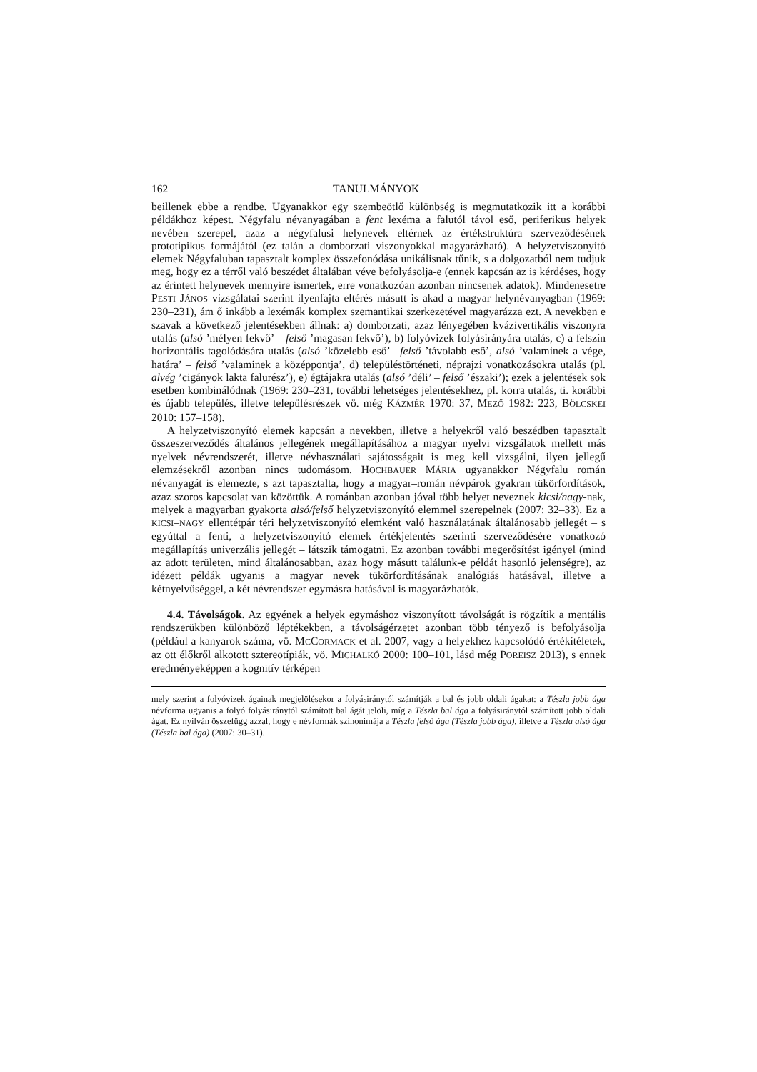162 TANULMÁNYOK
beillenek ebbe a rendbe. Ugyanakkor egy szembeötlő különbség is megmutatkozik itt a korábbi példákhoz képest. Négyfalu névanyagában a fent lexéma a falutól távol eső, periferikus helyek nevében szerepel, azaz a négyfalusi helynevek eltérnek az érték­struktúra szerveződésének prototipikus formájától (ez talán a domborzati viszonyokkal magyarázható). A helyzetviszonyító elemek Négyfaluban tapasztalt komplex összefonó­dása unikálisnak tűnik, s a dolgozatból nem tudjuk meg, hogy ez a térről való beszédet általában véve befolyásolja-e (ennek kapcsán az is kérdéses, hogy az érintett helynevek mennyire ismertek, erre vonatkozóan azonban nincsenek adatok). Mindenesetre PESTI JÁNOS vizsgálatai szerint ilyenfajta eltérés másutt is akad a magyar helynévanyagban (1969: 230–231), ám ő inkább a lexémák komplex szemantikai szerkezetével magyaráz­za ezt. A nevekben e szavak a következő jelentésekben állnak: a) domborzati, azaz lényegében kvázivertikális viszonyra utalás (alsó ’mélyen fekvő’ – felső ’magasan fekvő’), b) folyóvizek folyásirányára utalás, c) a felszín horizontális tagolódására utalás (alsó ’közelebb eső’– felső ’távolabb eső’, alsó ’valaminek a vége, határa’ – felső ’valaminek a középpontja’, d) településtörténeti, néprajzi vonatkozásokra utalás (pl. alvég ’cigányok lakta falurész’), e) égtájakra utalás (alsó ’déli’ – felső ’északi’); ezek a jelentések sok esetben kombinálódnak (1969: 230–231, további lehetséges jelentésekhez, pl. korra utalás, ti. korábbi és újabb település, illetve településrészek vö. még KÁZMÉR 1970: 37, MEZŐ 1982: 223, BÖLCSKEI 2010: 157–158).
A helyzetviszonyító elemek kapcsán a nevekben, illetve a helyekről való beszédben tapasztalt összeszerveződés általános jellegének megállapításához a magyar nyelvi vizsgálatok mellett más nyelvek névrendszerét, illetve névhasználati sajátosságait is meg kell vizsgálni, ilyen jellegű elemzésekről azonban nincs tudomásom. HOCHBAUER MÁRIA ugyanakkor Négyfalu román névanyagát is elemezte, s azt tapasztalta, hogy a magyar–román névpárok gyakran tükörfordítások, azaz szoros kapcsolat van közöttük. A románban azonban jóval több helyet neveznek kicsi/nagy-nak, melyek a magyarban gyakorta alsó/felső helyzetviszonyító elemmel szerepelnek (2007: 32–33). Ez a KICSI–NAGY ellentétpár téri helyzetviszonyító elemként való használatának általánosabb jelle­gét – s egyúttal a fenti, a helyzetviszonyító elemek értékjelentés szerinti szerveződésére vonatkozó megállapítás univerzális jellegét – látszik támogatni. Ez azonban további megerősítést igényel (mind az adott területen, mind általánosabban, azaz hogy másutt találunk-e példát hasonló jelenségre), az idézett példák ugyanis a magyar nevek tükör­fordításának analógiás hatásával, illetve a kétnyelvűséggel, a két névrendszer egymásra hatásával is magyarázhatók.
4.4. Távolságok. Az egyének a helyek egymáshoz viszonyított távolságát is rögzítik a mentális rendszerükben különböző léptékekben, a távolságérzetet azonban több tényező is befolyásolja (például a kanyarok száma, vö. MCCORMACK et al. 2007, vagy a helyekhez kapcsolódó értékítéletek, az ott élőkről alkotott sztereotípiák, vö. MICHALKÓ 2000: 100–101, lásd még POREISZ 2013), s ennek eredményeképpen a kognitív térképen
mely szerint a folyóvizek ágainak megjelölésekor a folyásiránytól számítják a bal és jobb oldali ágakat: a Tészla jobb ága névforma ugyanis a folyó folyásiránytól számított bal ágát jelöli, míg a Tészla bal ága a folyásiránytól számított jobb oldali ágat. Ez nyilván összefügg azzal, hogy e névformák szinonimája a Tészla felső ága (Tészla jobb ága), illetve a Tészla alsó ága (Tészla bal ága) (2007: 30–31).